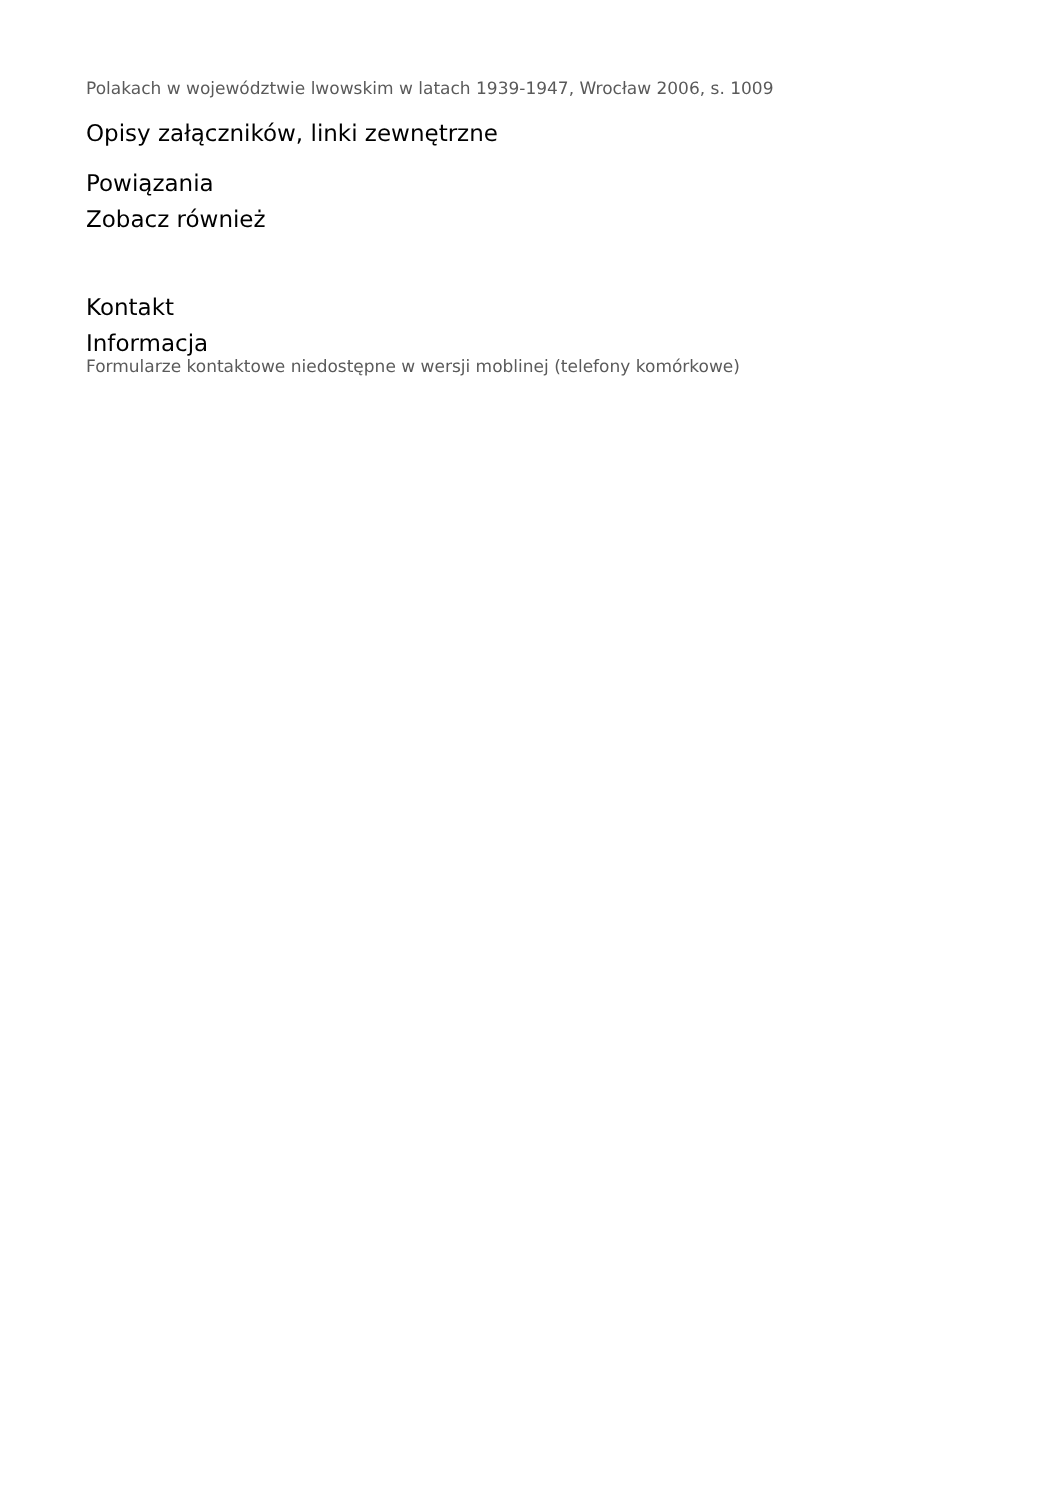Polakach w województwie lwowskim w latach 1939-1947, Wrocław 2006, s. 1009
Opisy załączników, linki zewnętrzne
Powiązania
Zobacz również
Kontakt
Informacja
Formularze kontaktowe niedostępne w wersji moblinej (telefony komórkowe)